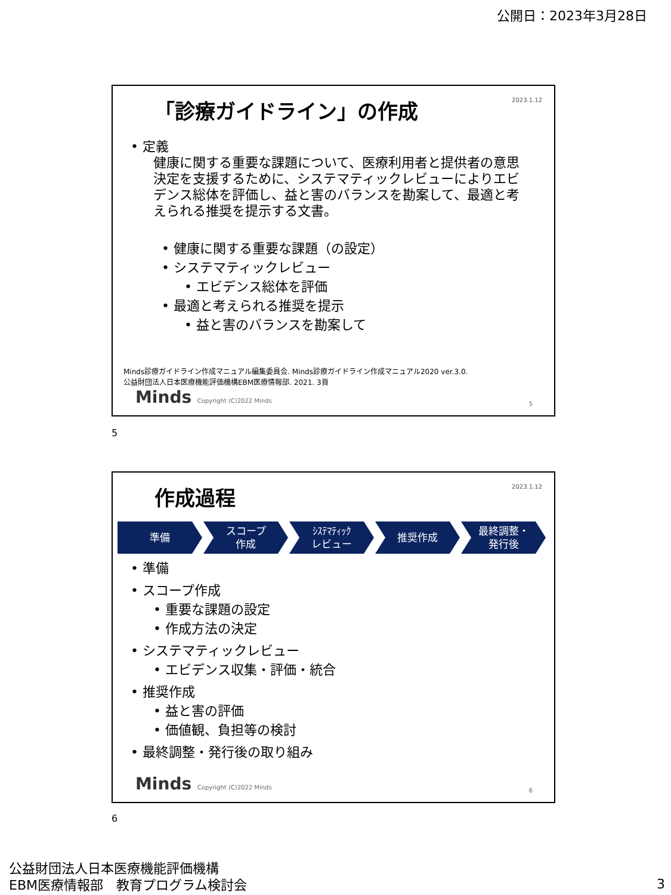公開日：2023年3月28日
2023.1.12 「診療ガイドライン」の作成
• 定義
健康に関する重要な課題について、医療利用者と提供者の意思決定を支援するために、システマティックレビューによりエビデンス総体を評価し、益と害のバランスを勘案して、最適と考えられる推奨を提示する文書。
• 健康に関する重要な課題（の設定）
• システマティックレビュー
• エビデンス総体を評価
• 最適と考えられる推奨を提示
• 益と害のバランスを勘案して
Minds診療ガイドライン作成マニュアル編集委員会. Minds診療ガイドライン作成マニュアル2020 ver.3.0.
公益財団法人日本医療機能評価機構EBM医療情報部. 2021. 3頁
Minds Copyright (C)2022 Minds 5
5
2023.1.12 作成過程
準備 スコープ
作成
ｼｽﾃﾏﾃｨｯｸ
レビュー
推奨作成 最終調整・
発行後
• 準備
• スコープ作成
• 重要な課題の設定
• 作成方法の決定
• システマティックレビュー
• エビデンス収集・評価・統合
• 推奨作成
• 益と害の評価
• 価値観、負担等の検討
• 最終調整・発行後の取り組み
Minds Copyright (C)2022 Minds 6
6
公益財団法人日本医療機能評価機構
EBM医療情報部　教育プログラム検討会
3